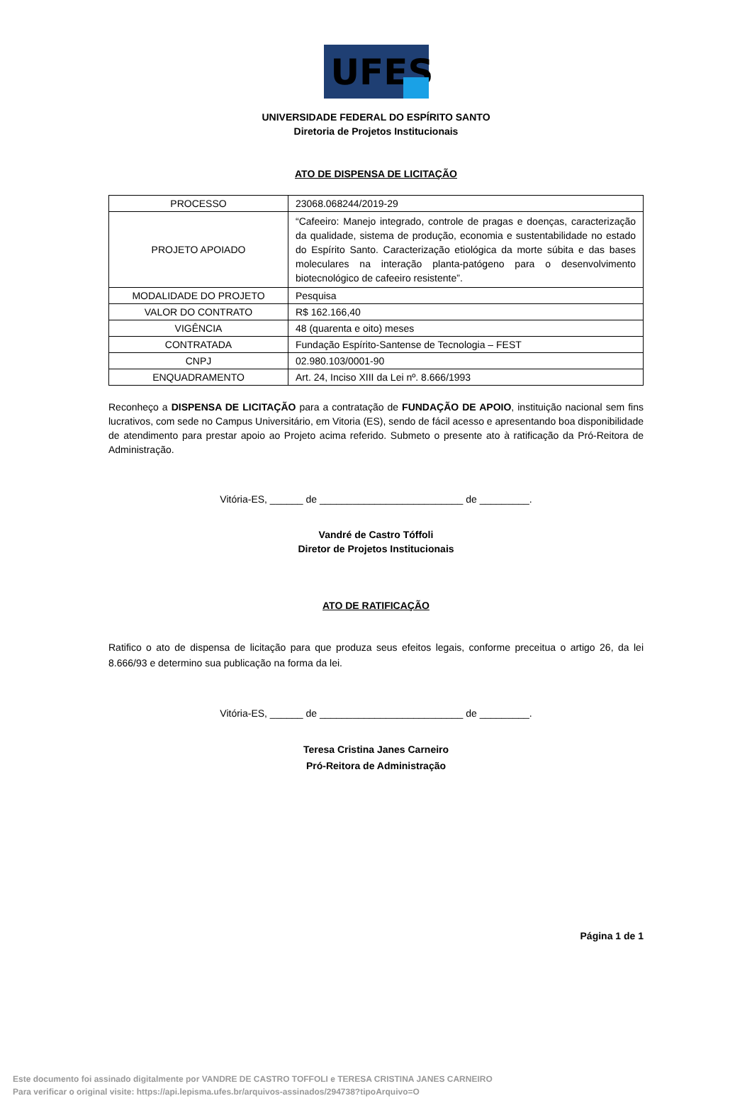UFES
UNIVERSIDADE FEDERAL DO ESPÍRITO SANTO
Diretoria de Projetos Institucionais
ATO DE DISPENSA DE LICITAÇÃO
| PROCESSO | 23068.068244/2019-29 |
| PROJETO APOIADO | “Cafeeiro: Manejo integrado, controle de pragas e doenças, caracterização da qualidade, sistema de produção, economia e sustentabilidade no estado do Espírito Santo. Caracterização etiológica da morte súbita e das bases moleculares na interação planta-patógeno para o desenvolvimento biotecnológico de cafeeiro resistente”. |
| MODALIDADE DO PROJETO | Pesquisa |
| VALOR DO CONTRATO | R$ 162.166,40 |
| VIGÊNCIA | 48 (quarenta e oito) meses |
| CONTRATADA | Fundação Espírito-Santense de Tecnologia – FEST |
| CNPJ | 02.980.103/0001-90 |
| ENQUADRAMENTO | Art. 24, Inciso XIII da Lei nº. 8.666/1993 |
Reconheço a DISPENSA DE LICITAÇÃO para a contratação de FUNDAÇÃO DE APOIO, instituição nacional sem fins lucrativos, com sede no Campus Universitário, em Vitoria (ES), sendo de fácil acesso e apresentando boa disponibilidade de atendimento para prestar apoio ao Projeto acima referido. Submeto o presente ato à ratificação da Pró-Reitora de Administração.
Vitória-ES, ______ de __________________________ de _________.
Vandré de Castro Tóffoli
Diretor de Projetos Institucionais
ATO DE RATIFICAÇÃO
Ratifico o ato de dispensa de licitação para que produza seus efeitos legais, conforme preceitua o artigo 26, da lei 8.666/93 e determino sua publicação na forma da lei.
Vitória-ES, ______ de __________________________ de _________.
Teresa Cristina Janes Carneiro
Pró-Reitora de Administração
Página 1 de 1
Este documento foi assinado digitalmente por VANDRE DE CASTRO TOFFOLI e TERESA CRISTINA JANES CARNEIRO
Para verificar o original visite: https://api.lepisma.ufes.br/arquivos-assinados/294738?tipoArquivo=O